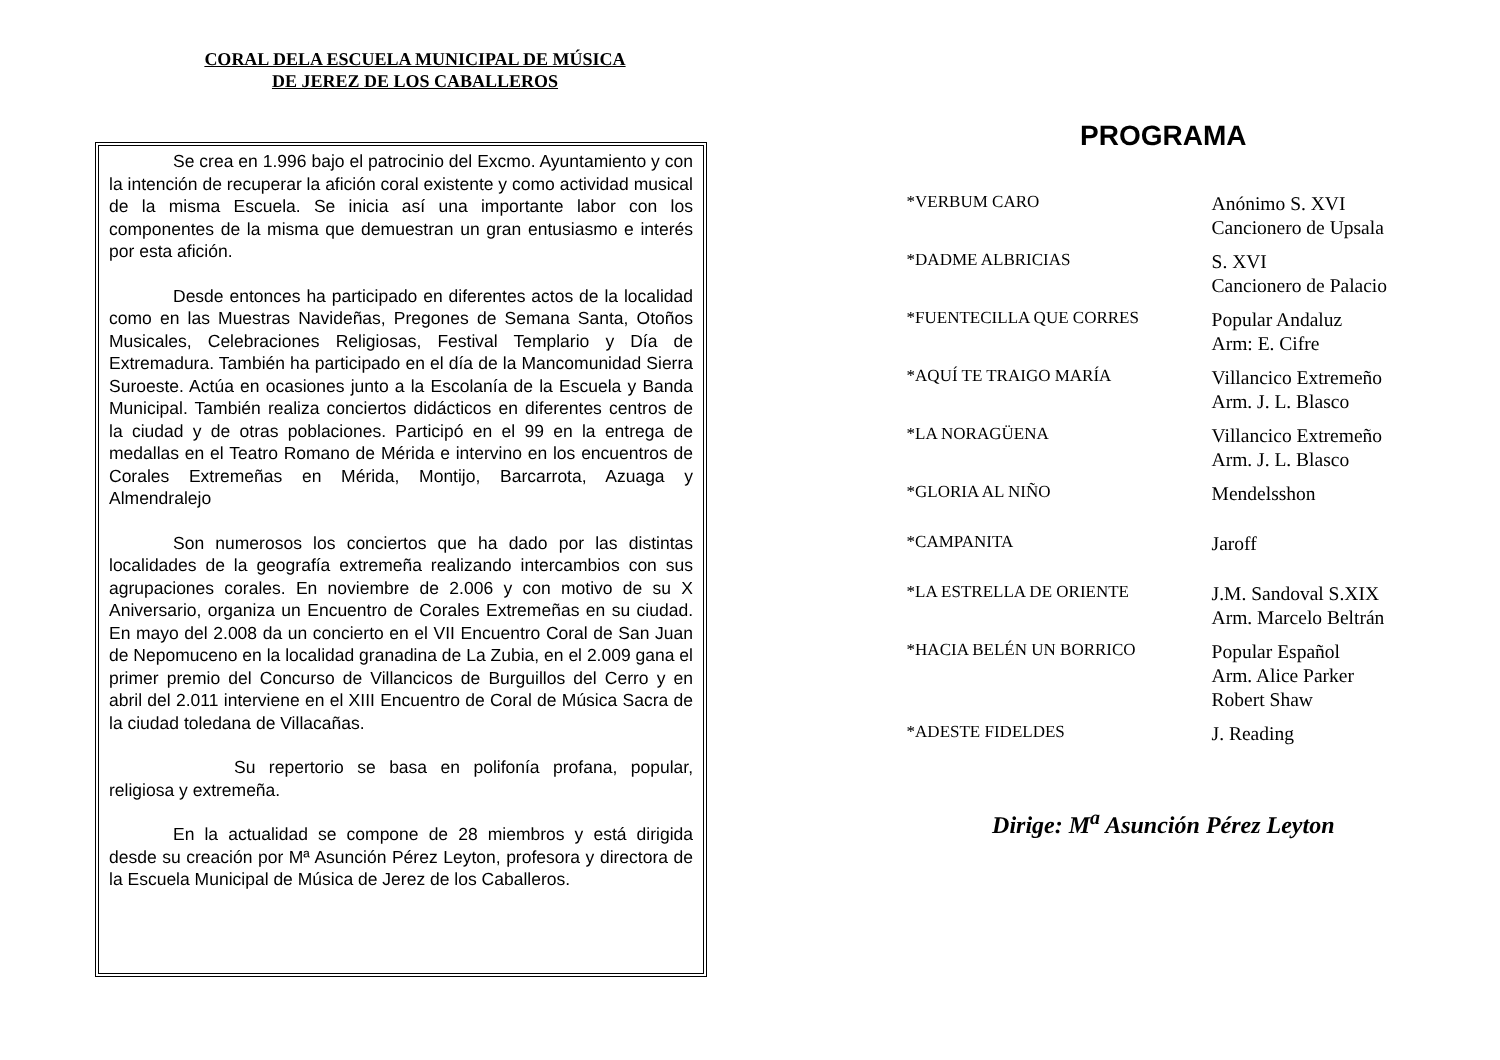CORAL DELA ESCUELA MUNICIPAL DE MÚSICA
DE JEREZ DE LOS CABALLEROS
Se crea en 1.996 bajo el patrocinio del Excmo. Ayuntamiento y con la intención de recuperar la afición coral existente y como actividad musical de la misma Escuela. Se inicia así una importante labor con los componentes de la misma que demuestran un gran entusiasmo e interés por esta afición.
Desde entonces ha participado en diferentes actos de la localidad como en las Muestras Navideñas, Pregones de Semana Santa, Otoños Musicales, Celebraciones Religiosas, Festival Templario y Día de Extremadura. También ha participado en el día de la Mancomunidad Sierra Suroeste. Actúa en ocasiones junto a la Escolanía de la Escuela y Banda Municipal. También realiza conciertos didácticos en diferentes centros de la ciudad y de otras poblaciones. Participó en el 99 en la entrega de medallas en el Teatro Romano de Mérida e intervino en los encuentros de Corales Extremeñas en Mérida, Montijo, Barcarrota, Azuaga y Almendralejo
Son numerosos los conciertos que ha dado por las distintas localidades de la geografía extremeña realizando intercambios con sus agrupaciones corales. En noviembre de 2.006 y con motivo de su X Aniversario, organiza un Encuentro de Corales Extremeñas en su ciudad. En mayo del 2.008 da un concierto en el VII Encuentro Coral de San Juan de Nepomuceno en la localidad granadina de La Zubia, en el 2.009 gana el primer premio del Concurso de Villancicos de Burguillos del Cerro y en abril del 2.011 interviene en el XIII Encuentro de Coral de Música Sacra de la ciudad toledana de Villacañas.
Su repertorio se basa en polifonía profana, popular, religiosa y extremeña.
En la actualidad se compone de 28 miembros y está dirigida desde su creación por Mª Asunción Pérez Leyton, profesora y directora de la Escuela Municipal de Música de Jerez de los Caballeros.
PROGRAMA
| *VERBUM CARO | Anónimo S. XVI Cancionero de Upsala |
| *DADME ALBRICIAS | S. XVI Cancionero de Palacio |
| *FUENTECILLA QUE CORRES | Popular Andaluz Arm: E. Cifre |
| *AQUÍ TE TRAIGO MARÍA | Villancico Extremeño Arm. J. L. Blasco |
| *LA NORAGÜENA | Villancico Extremeño Arm. J. L. Blasco |
| *GLORIA AL NIÑO | Mendelsshon |
| *CAMPANITA | Jaroff |
| *LA ESTRELLA DE ORIENTE | J.M. Sandoval S.XIX Arm. Marcelo Beltrán |
| *HACIA BELÉN UN BORRICO | Popular Español Arm. Alice Parker Robert Shaw |
| *ADESTE FIDELDES | J. Reading |
Dirige: M<sup>a</sup> Asunción Pérez Leyton